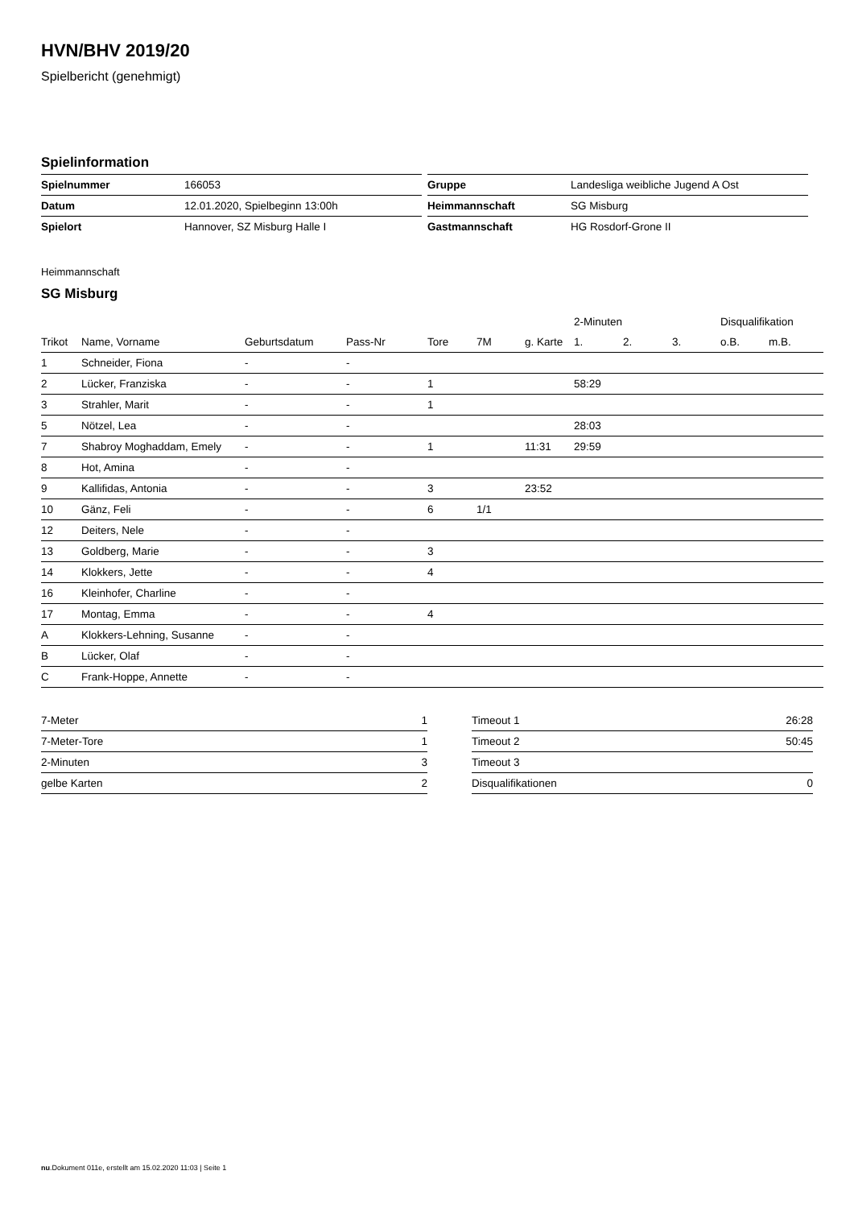HVN/BHV 2019/20
Spielbericht (genehmigt)
Spielinformation
| Spielnummer | 166053 |
| Datum | 12.01.2020, Spielbeginn 13:00h |
| Spielort | Hannover, SZ Misburg Halle I |
| Gruppe | Landesliga weibliche Jugend A Ost |
| Heimmannschaft | SG Misburg |
| Gastmannschaft | HG Rosdorf-Grone II |
Heimmannschaft
SG Misburg
| | | | | | | | 2-Minuten | | | Disqualifikation | |
| Trikot | Name, Vorname | Geburtsdatum | Pass-Nr | Tore | 7M | g. Karte | 1. | 2. | 3. | o.B. | m.B. |
| 1 | Schneider, Fiona | - | - | | | | | | | | |
| 2 | Lücker, Franziska | - | - | 1 | | | 58:29 | | | | |
| 3 | Strahler, Marit | - | - | 1 | | | | | | | |
| 5 | Nötzel, Lea | - | - | | | | 28:03 | | | | |
| 7 | Shabroy Moghaddam, Emely | - | - | 1 | | 11:31 | 29:59 | | | | |
| 8 | Hot, Amina | - | - | | | | | | | | |
| 9 | Kallifidas, Antonia | - | - | 3 | | 23:52 | | | | | |
| 10 | Gänz, Feli | - | - | 6 | 1/1 | | | | | | |
| 12 | Deiters, Nele | - | - | | | | | | | | |
| 13 | Goldberg, Marie | - | - | 3 | | | | | | | |
| 14 | Klokkers, Jette | - | - | 4 | | | | | | | |
| 16 | Kleinhofer, Charline | - | - | | | | | | | | |
| 17 | Montag, Emma | - | - | 4 | | | | | | | |
| A | Klokkers-Lehning, Susanne | - | - | | | | | | | | |
| B | Lücker, Olaf | - | - | | | | | | | | |
| C | Frank-Hoppe, Annette | - | - | | | | | | | | |
| 7-Meter | 1 |
| 7-Meter-Tore | 1 |
| 2-Minuten | 3 |
| gelbe Karten | 2 |
| Timeout 1 | 26:28 |
| Timeout 2 | 50:45 |
| Timeout 3 | |
| Disqualifikationen | 0 |
nu.Dokument 011e, erstellt am 15.02.2020 11:03 | Seite 1